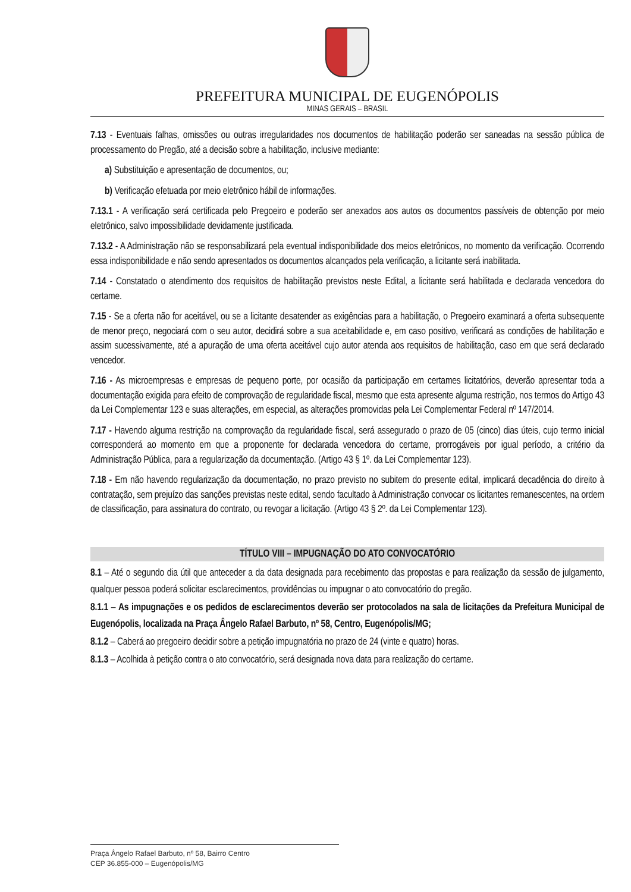PREFEITURA MUNICIPAL DE EUGENÓPOLIS
MINAS GERAIS – BRASIL
7.13 - Eventuais falhas, omissões ou outras irregularidades nos documentos de habilitação poderão ser saneadas na sessão pública de processamento do Pregão, até a decisão sobre a habilitação, inclusive mediante:
a) Substituição e apresentação de documentos, ou;
b) Verificação efetuada por meio eletrônico hábil de informações.
7.13.1 - A verificação será certificada pelo Pregoeiro e poderão ser anexados aos autos os documentos passíveis de obtenção por meio eletrônico, salvo impossibilidade devidamente justificada.
7.13.2 - A Administração não se responsabilizará pela eventual indisponibilidade dos meios eletrônicos, no momento da verificação. Ocorrendo essa indisponibilidade e não sendo apresentados os documentos alcançados pela verificação, a licitante será inabilitada.
7.14 - Constatado o atendimento dos requisitos de habilitação previstos neste Edital, a licitante será habilitada e declarada vencedora do certame.
7.15 - Se a oferta não for aceitável, ou se a licitante desatender as exigências para a habilitação, o Pregoeiro examinará a oferta subsequente de menor preço, negociará com o seu autor, decidirá sobre a sua aceitabilidade e, em caso positivo, verificará as condições de habilitação e assim sucessivamente, até a apuração de uma oferta aceitável cujo autor atenda aos requisitos de habilitação, caso em que será declarado vencedor.
7.16 - As microempresas e empresas de pequeno porte, por ocasião da participação em certames licitatórios, deverão apresentar toda a documentação exigida para efeito de comprovação de regularidade fiscal, mesmo que esta apresente alguma restrição, nos termos do Artigo 43 da Lei Complementar 123 e suas alterações, em especial, as alterações promovidas pela Lei Complementar Federal nº 147/2014.
7.17 - Havendo alguma restrição na comprovação da regularidade fiscal, será assegurado o prazo de 05 (cinco) dias úteis, cujo termo inicial corresponderá ao momento em que a proponente for declarada vencedora do certame, prorrogáveis por igual período, a critério da Administração Pública, para a regularização da documentação. (Artigo 43 § 1º. da Lei Complementar 123).
7.18 - Em não havendo regularização da documentação, no prazo previsto no subitem do presente edital, implicará decadência do direito à contratação, sem prejuízo das sanções previstas neste edital, sendo facultado à Administração convocar os licitantes remanescentes, na ordem de classificação, para assinatura do contrato, ou revogar a licitação. (Artigo 43 § 2º. da Lei Complementar 123).
TÍTULO VIII – IMPUGNAÇÃO DO ATO CONVOCATÓRIO
8.1 – Até o segundo dia útil que anteceder a da data designada para recebimento das propostas e para realização da sessão de julgamento, qualquer pessoa poderá solicitar esclarecimentos, providências ou impugnar o ato convocatório do pregão.
8.1.1 – As impugnações e os pedidos de esclarecimentos deverão ser protocolados na sala de licitações da Prefeitura Municipal de Eugenópolis, localizada na Praça Ângelo Rafael Barbuto, nº 58, Centro, Eugenópolis/MG;
8.1.2 – Caberá ao pregoeiro decidir sobre a petição impugnatória no prazo de 24 (vinte e quatro) horas.
8.1.3 – Acolhida à petição contra o ato convocatório, será designada nova data para realização do certame.
Praça Ângelo Rafael Barbuto, nº 58, Bairro Centro
CEP 36.855-000 – Eugenópolis/MG